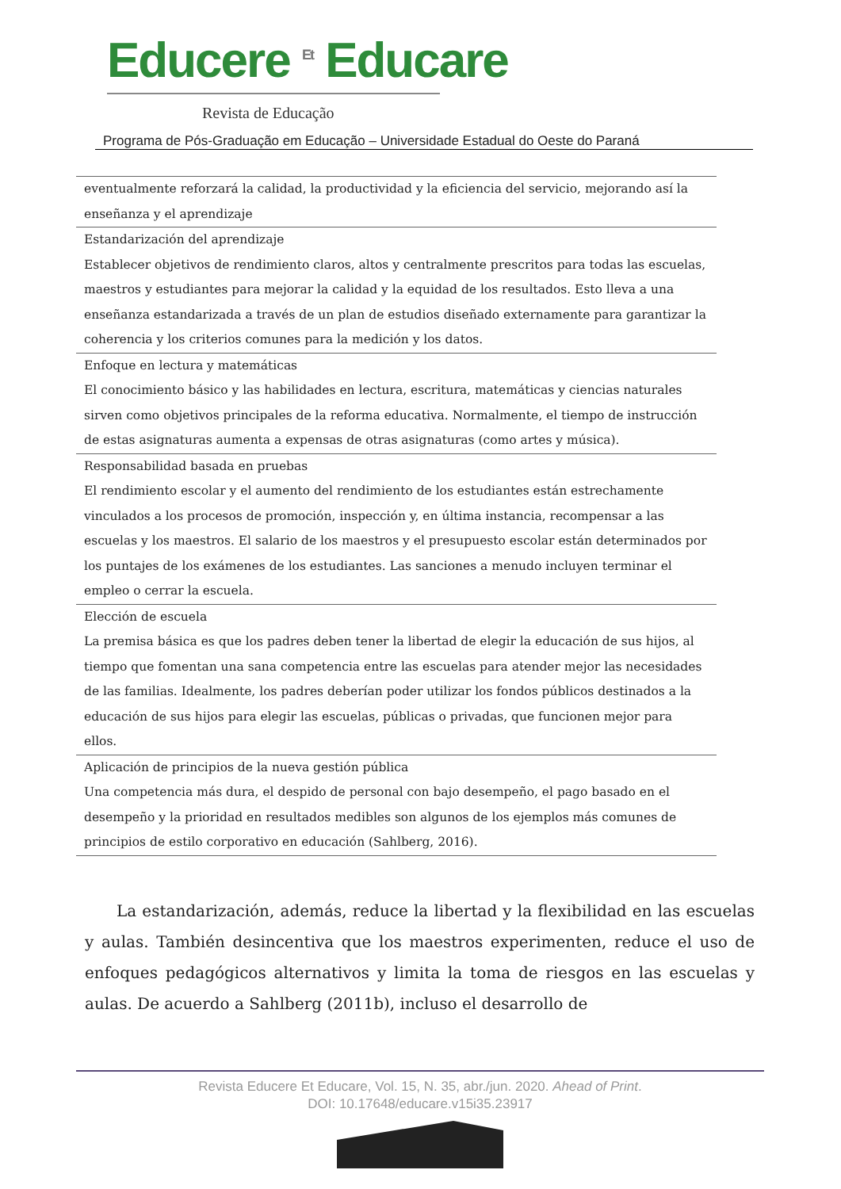Educere <sup>Et</sup> Educare
Revista de Educação
Programa de Pós-Graduação em Educação – Universidade Estadual do Oeste do Paraná
| eventualmente reforzará la calidad, la productividad y la eficiencia del servicio, mejorando así la enseñanza y el aprendizaje |
| Estandarización del aprendizaje Establecer objetivos de rendimiento claros, altos y centralmente prescritos para todas las escuelas, maestros y estudiantes para mejorar la calidad y la equidad de los resultados. Esto lleva a una enseñanza estandarizada a través de un plan de estudios diseñado externamente para garantizar la coherencia y los criterios comunes para la medición y los datos. |
| Enfoque en lectura y matemáticas El conocimiento básico y las habilidades en lectura, escritura, matemáticas y ciencias naturales sirven como objetivos principales de la reforma educativa. Normalmente, el tiempo de instrucción de estas asignaturas aumenta a expensas de otras asignaturas (como artes y música). |
| Responsabilidad basada en pruebas El rendimiento escolar y el aumento del rendimiento de los estudiantes están estrechamente vinculados a los procesos de promoción, inspección y, en última instancia, recompensar a las escuelas y los maestros. El salario de los maestros y el presupuesto escolar están determinados por los puntajes de los exámenes de los estudiantes. Las sanciones a menudo incluyen terminar el empleo o cerrar la escuela. |
| Elección de escuela La premisa básica es que los padres deben tener la libertad de elegir la educación de sus hijos, al tiempo que fomentan una sana competencia entre las escuelas para atender mejor las necesidades de las familias. Idealmente, los padres deberían poder utilizar los fondos públicos destinados a la educación de sus hijos para elegir las escuelas, públicas o privadas, que funcionen mejor para ellos. |
| Aplicación de principios de la nueva gestión pública Una competencia más dura, el despido de personal con bajo desempeño, el pago basado en el desempeño y la prioridad en resultados medibles son algunos de los ejemplos más comunes de principios de estilo corporativo en educación (Sahlberg, 2016). |
  La estandarización, además, reduce la libertad y la flexibilidad en las escuelas y aulas. También desincentiva que los maestros experimenten, reduce el uso de enfoques pedagógicos alternativos y limita la toma de riesgos en las escuelas y aulas. De acuerdo a Sahlberg (2011b), incluso el desarrollo de
Revista Educere Et Educare, Vol. 15, N. 35, abr./jun. 2020. Ahead of Print.
DOI: 10.17648/educare.v15i35.23917